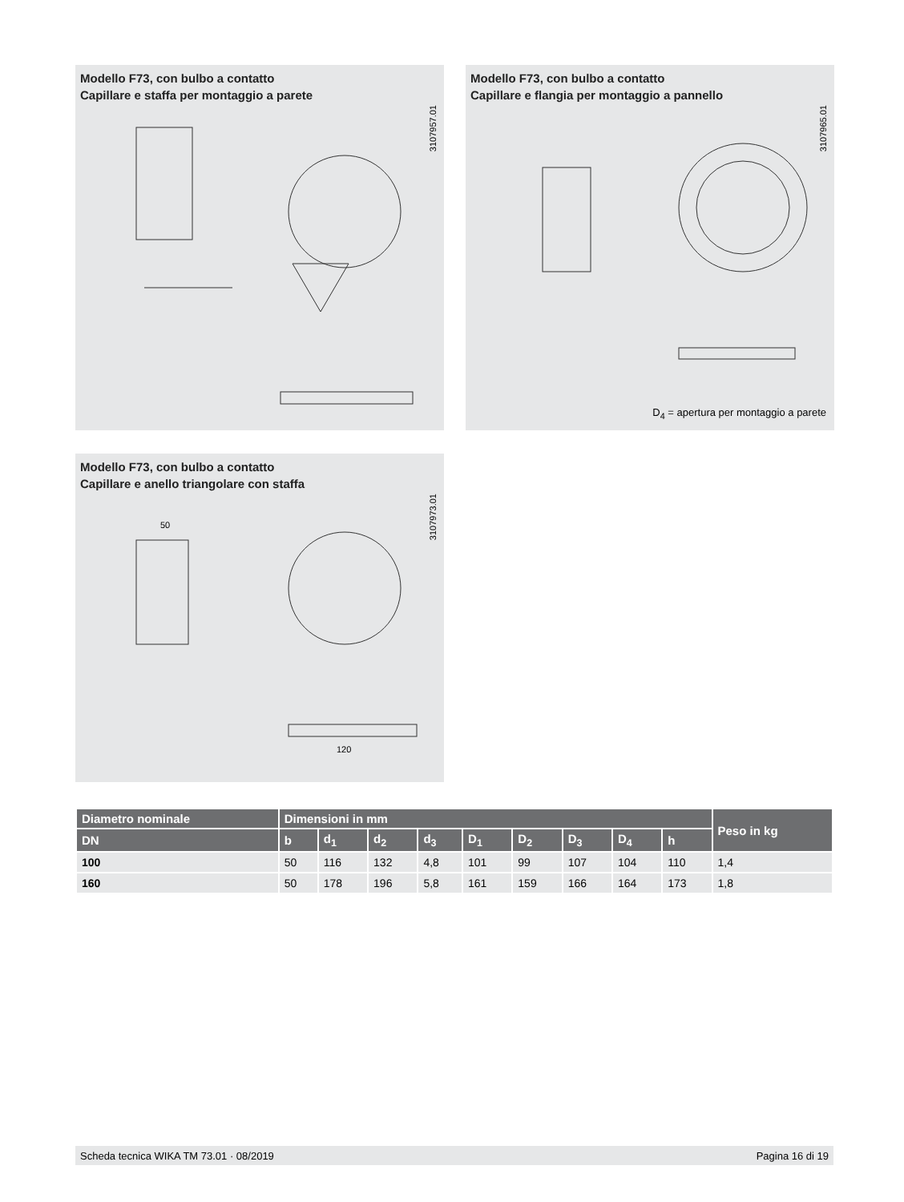Modello F73, con bulbo a contatto
Capillare e staffa per montaggio a parete
3107957.01
Modello F73, con bulbo a contatto
Capillare e flangia per montaggio a pannello
3107965.01
D<sub>4</sub> = apertura per montaggio a parete
Modello F73, con bulbo a contatto
Capillare e anello triangolare con staffa
3107973.01
50
120
| Diametro nominale | Dimensioni in mm | | | | | | | | | Peso in kg |
| --- | --- | --- | --- | --- | --- | --- | --- | --- | --- | --- |
| DN | b | d<sub>1</sub> | d<sub>2</sub> | d<sub>3</sub> | D<sub>1</sub> | D<sub>2</sub> | D<sub>3</sub> | D<sub>4</sub> | h | |
| 100 | 50 | 116 | 132 | 4,8 | 101 | 99 | 107 | 104 | 110 | 1,4 |
| 160 | 50 | 178 | 196 | 5,8 | 161 | 159 | 166 | 164 | 173 | 1,8 |
Scheda tecnica WIKA TM 73.01 · 08/2019 Pagina 16 di 19